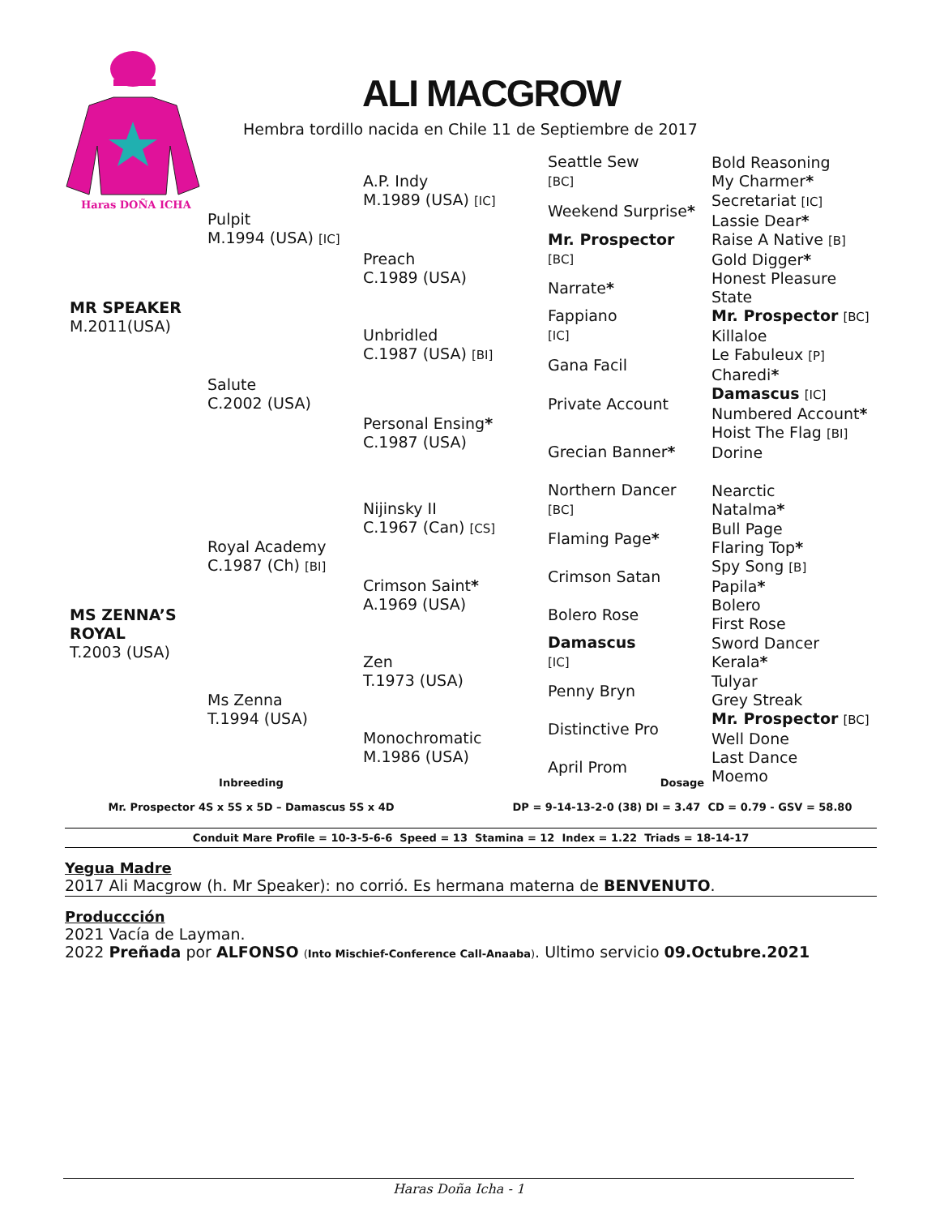Haras DOÑA ICHA
ALI MACGROW
Hembra tordillo nacida en Chile 11 de Septiembre de 2017
| MR SPEAKER M.2011(USA) | Pulpit M.1994 (USA) [IC] | A.P. Indy M.1989 (USA) [IC] | Seattle Sew [BC] | Bold Reasoning My Charmer * |
| | | | Weekend Surprise * | Secretariat [IC] Lassie Dear * |
| | | Preach C.1989 (USA) | Mr. Prospector [BC] | Raise A Native [B] Gold Digger * |
| | | | Narrate * | Honest Pleasure State |
| | Salute C.2002 (USA) | Unbridled C.1987 (USA) [BI] | Fappiano [IC] | Mr. Prospector [BC] Killaloe |
| | | | Gana Facil | Le Fabuleux [P] Charedi * |
| | | Personal Ensing * C.1987 (USA) | Private Account | Damascus [IC] Numbered Account * |
| | | | Grecian Banner * | Hoist The Flag [BI] Dorine |
| MS ZENNA’S ROYAL T.2003 (USA) | Royal Academy C.1987 (Ch) [BI] | Nijinsky II C.1967 (Can) [CS] | Northern Dancer [BC] | Nearctic Natalma * |
| | | | Flaming Page * | Bull Page Flaring Top * |
| | | Crimson Saint * A.1969 (USA) | Crimson Satan | Spy Song [B] Papila * |
| | | | Bolero Rose | Bolero First Rose |
| | Ms Zenna T.1994 (USA) | Zen T.1973 (USA) | Damascus [IC] | Sword Dancer Kerala * |
| | | | Penny Bryn | Tulyar Grey Streak |
| | | Monochromatic M.1986 (USA) | Distinctive Pro | Mr. Prospector [BC] Well Done |
| | | | April Prom | Last Dance Moemo |
Inbreeding
Mr. Prospector 4S x 5S x 5D – Damascus 5S x 4D
Dosage
DP = 9-14-13-2-0 (38) DI = 3.47 CD = 0.79 - GSV = 58.80
Conduit Mare Profile = 10-3-5-6-6 Speed = 13 Stamina = 12 Index = 1.22 Triads = 18-14-17
Yegua Madre
2017 Ali Macgrow (h. Mr Speaker): no corrió. Es hermana materna de BENVENUTO.
Produccción
2021 Vacía de Layman.
2022 Preñada por ALFONSO (Into Mischief-Conference Call-Anaaba). Ultimo servicio 09.Octubre.2021
Haras Doña Icha - 1